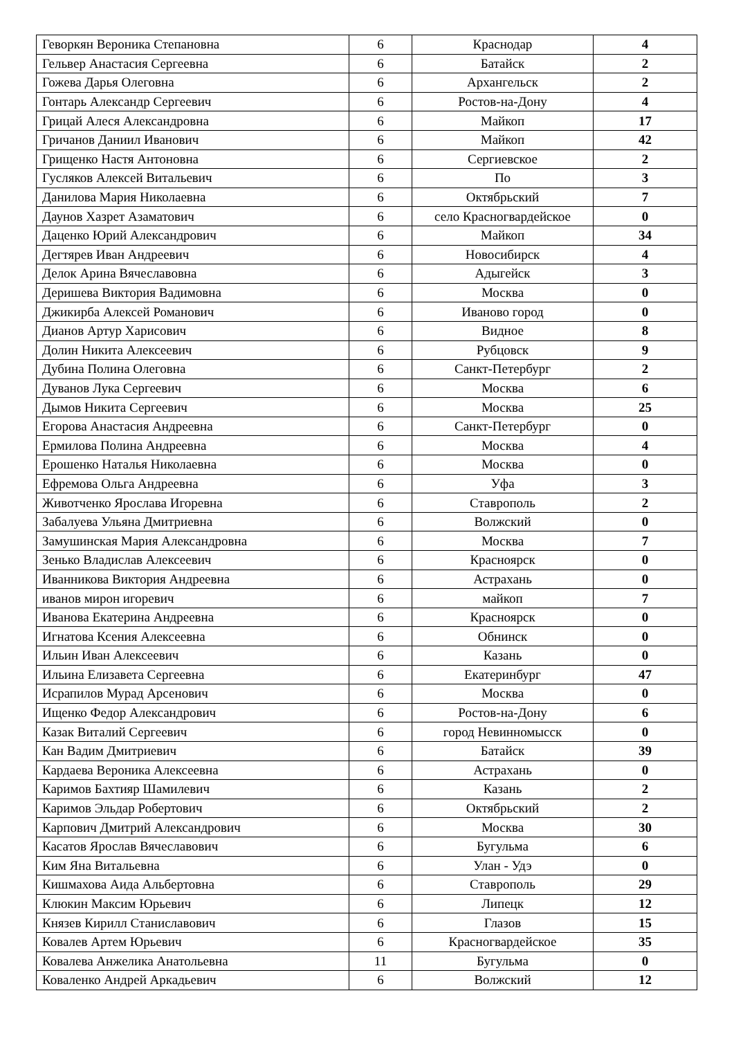| Геворкян Вероника Степановна | 6 | Краснодар | 4 |
| Гельвер Анастасия Сергеевна | 6 | Батайск | 2 |
| Гожева Дарья Олеговна | 6 | Архангельск | 2 |
| Гонтарь Александр Сергеевич | 6 | Ростов-на-Дону | 4 |
| Грицай Алеся Александровна | 6 | Майкоп | 17 |
| Гричанов Даниил Иванович | 6 | Майкоп | 42 |
| Грищенко Настя Антоновна | 6 | Сергиевское | 2 |
| Гусляков Алексей Витальевич | 6 | По | 3 |
| Данилова Мария Николаевна | 6 | Октябрьский | 7 |
| Даунов Хазрет Азаматович | 6 | село Красногвардейское | 0 |
| Даценко Юрий Александрович | 6 | Майкоп | 34 |
| Дегтярев Иван Андреевич | 6 | Новосибирск | 4 |
| Делок Арина Вячеславовна | 6 | Адыгейск | 3 |
| Деришева Виктория Вадимовна | 6 | Москва | 0 |
| Джикирба Алексей Романович | 6 | Иваново город | 0 |
| Дианов Артур Харисович | 6 | Видное | 8 |
| Долин Никита Алексеевич | 6 | Рубцовск | 9 |
| Дубина Полина Олеговна | 6 | Санкт-Петербург | 2 |
| Дуванов Лука Сергеевич | 6 | Москва | 6 |
| Дымов Никита Сергеевич | 6 | Москва | 25 |
| Егорова Анастасия Андреевна | 6 | Санкт-Петербург | 0 |
| Ермилова Полина Андреевна | 6 | Москва | 4 |
| Ерошенко Наталья Николаевна | 6 | Москва | 0 |
| Ефремова Ольга Андреевна | 6 | Уфа | 3 |
| Животченко Ярослава Игоревна | 6 | Ставрополь | 2 |
| Забалуева Ульяна Дмитриевна | 6 | Волжский | 0 |
| Замушинская Мария Александровна | 6 | Москва | 7 |
| Зенько Владислав Алексеевич | 6 | Красноярск | 0 |
| Иванникова Виктория Андреевна | 6 | Астрахань | 0 |
| иванов мирон игоревич | 6 | майкоп | 7 |
| Иванова Екатерина Андреевна | 6 | Красноярск | 0 |
| Игнатова Ксения Алексеевна | 6 | Обнинск | 0 |
| Ильин Иван Алексеевич | 6 | Казань | 0 |
| Ильина Елизавета Сергеевна | 6 | Екатеринбург | 47 |
| Исрапилов Мурад Арсенович | 6 | Москва | 0 |
| Ищенко Федор Александрович | 6 | Ростов-на-Дону | 6 |
| Казак Виталий Сергеевич | 6 | город Невинномысск | 0 |
| Кан Вадим Дмитриевич | 6 | Батайск | 39 |
| Кардаева Вероника Алексеевна | 6 | Астрахань | 0 |
| Каримов Бахтияр Шамилевич | 6 | Казань | 2 |
| Каримов Эльдар Робертович | 6 | Октябрьский | 2 |
| Карпович Дмитрий Александрович | 6 | Москва | 30 |
| Касатов Ярослав Вячеславович | 6 | Бугульма | 6 |
| Ким Яна Витальевна | 6 | Улан - Удэ | 0 |
| Кишмахова Аида Альбертовна | 6 | Ставрополь | 29 |
| Клюкин Максим Юрьевич | 6 | Липецк | 12 |
| Князев Кирилл Станиславович | 6 | Глазов | 15 |
| Ковалев Артем Юрьевич | 6 | Красногвардейское | 35 |
| Ковалева Анжелика Анатольевна | 11 | Бугульма | 0 |
| Коваленко Андрей Аркадьевич | 6 | Волжский | 12 |